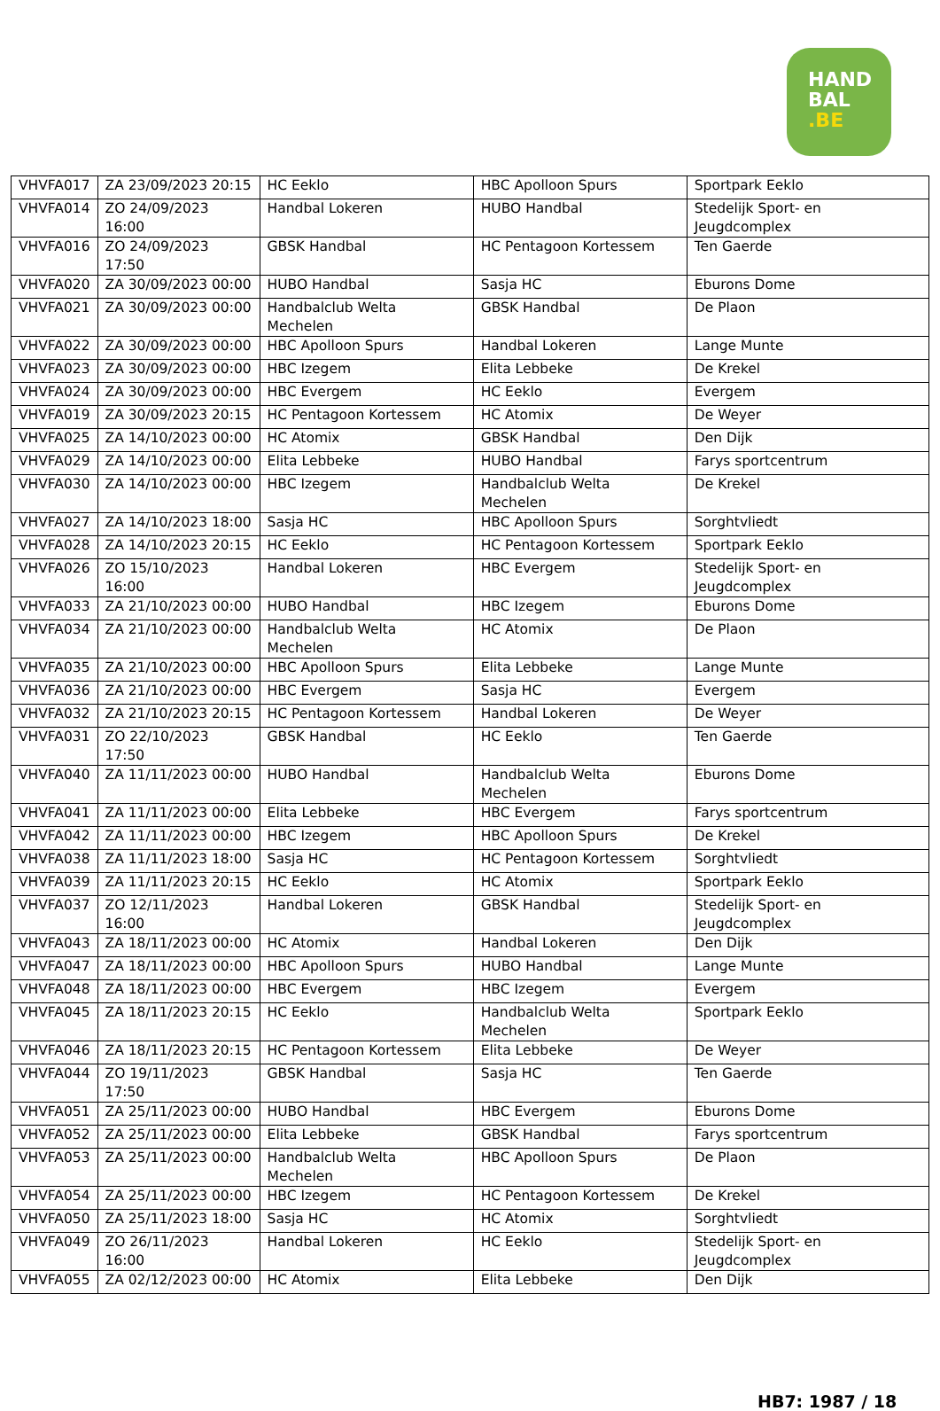HAND
BAL
.BE
| VHVFA017 | ZA 23/09/2023 20:15 | HC Eeklo | HBC Apolloon Spurs | Sportpark Eeklo |
| VHVFA014 | ZO 24/09/2023 16:00 | Handbal Lokeren | HUBO Handbal | Stedelijk Sport- en Jeugdcomplex |
| VHVFA016 | ZO 24/09/2023 17:50 | GBSK Handbal | HC Pentagoon Kortessem | Ten Gaerde |
| VHVFA020 | ZA 30/09/2023 00:00 | HUBO Handbal | Sasja HC | Eburons Dome |
| VHVFA021 | ZA 30/09/2023 00:00 | Handbalclub Welta Mechelen | GBSK Handbal | De Plaon |
| VHVFA022 | ZA 30/09/2023 00:00 | HBC Apolloon Spurs | Handbal Lokeren | Lange Munte |
| VHVFA023 | ZA 30/09/2023 00:00 | HBC Izegem | Elita Lebbeke | De Krekel |
| VHVFA024 | ZA 30/09/2023 00:00 | HBC Evergem | HC Eeklo | Evergem |
| VHVFA019 | ZA 30/09/2023 20:15 | HC Pentagoon Kortessem | HC Atomix | De Weyer |
| VHVFA025 | ZA 14/10/2023 00:00 | HC Atomix | GBSK Handbal | Den Dijk |
| VHVFA029 | ZA 14/10/2023 00:00 | Elita Lebbeke | HUBO Handbal | Farys sportcentrum |
| VHVFA030 | ZA 14/10/2023 00:00 | HBC Izegem | Handbalclub Welta Mechelen | De Krekel |
| VHVFA027 | ZA 14/10/2023 18:00 | Sasja HC | HBC Apolloon Spurs | Sorghtvliedt |
| VHVFA028 | ZA 14/10/2023 20:15 | HC Eeklo | HC Pentagoon Kortessem | Sportpark Eeklo |
| VHVFA026 | ZO 15/10/2023 16:00 | Handbal Lokeren | HBC Evergem | Stedelijk Sport- en Jeugdcomplex |
| VHVFA033 | ZA 21/10/2023 00:00 | HUBO Handbal | HBC Izegem | Eburons Dome |
| VHVFA034 | ZA 21/10/2023 00:00 | Handbalclub Welta Mechelen | HC Atomix | De Plaon |
| VHVFA035 | ZA 21/10/2023 00:00 | HBC Apolloon Spurs | Elita Lebbeke | Lange Munte |
| VHVFA036 | ZA 21/10/2023 00:00 | HBC Evergem | Sasja HC | Evergem |
| VHVFA032 | ZA 21/10/2023 20:15 | HC Pentagoon Kortessem | Handbal Lokeren | De Weyer |
| VHVFA031 | ZO 22/10/2023 17:50 | GBSK Handbal | HC Eeklo | Ten Gaerde |
| VHVFA040 | ZA 11/11/2023 00:00 | HUBO Handbal | Handbalclub Welta Mechelen | Eburons Dome |
| VHVFA041 | ZA 11/11/2023 00:00 | Elita Lebbeke | HBC Evergem | Farys sportcentrum |
| VHVFA042 | ZA 11/11/2023 00:00 | HBC Izegem | HBC Apolloon Spurs | De Krekel |
| VHVFA038 | ZA 11/11/2023 18:00 | Sasja HC | HC Pentagoon Kortessem | Sorghtvliedt |
| VHVFA039 | ZA 11/11/2023 20:15 | HC Eeklo | HC Atomix | Sportpark Eeklo |
| VHVFA037 | ZO 12/11/2023 16:00 | Handbal Lokeren | GBSK Handbal | Stedelijk Sport- en Jeugdcomplex |
| VHVFA043 | ZA 18/11/2023 00:00 | HC Atomix | Handbal Lokeren | Den Dijk |
| VHVFA047 | ZA 18/11/2023 00:00 | HBC Apolloon Spurs | HUBO Handbal | Lange Munte |
| VHVFA048 | ZA 18/11/2023 00:00 | HBC Evergem | HBC Izegem | Evergem |
| VHVFA045 | ZA 18/11/2023 20:15 | HC Eeklo | Handbalclub Welta Mechelen | Sportpark Eeklo |
| VHVFA046 | ZA 18/11/2023 20:15 | HC Pentagoon Kortessem | Elita Lebbeke | De Weyer |
| VHVFA044 | ZO 19/11/2023 17:50 | GBSK Handbal | Sasja HC | Ten Gaerde |
| VHVFA051 | ZA 25/11/2023 00:00 | HUBO Handbal | HBC Evergem | Eburons Dome |
| VHVFA052 | ZA 25/11/2023 00:00 | Elita Lebbeke | GBSK Handbal | Farys sportcentrum |
| VHVFA053 | ZA 25/11/2023 00:00 | Handbalclub Welta Mechelen | HBC Apolloon Spurs | De Plaon |
| VHVFA054 | ZA 25/11/2023 00:00 | HBC Izegem | HC Pentagoon Kortessem | De Krekel |
| VHVFA050 | ZA 25/11/2023 18:00 | Sasja HC | HC Atomix | Sorghtvliedt |
| VHVFA049 | ZO 26/11/2023 16:00 | Handbal Lokeren | HC Eeklo | Stedelijk Sport- en Jeugdcomplex |
| VHVFA055 | ZA 02/12/2023 00:00 | HC Atomix | Elita Lebbeke | Den Dijk |
HB7: 1987 / 18